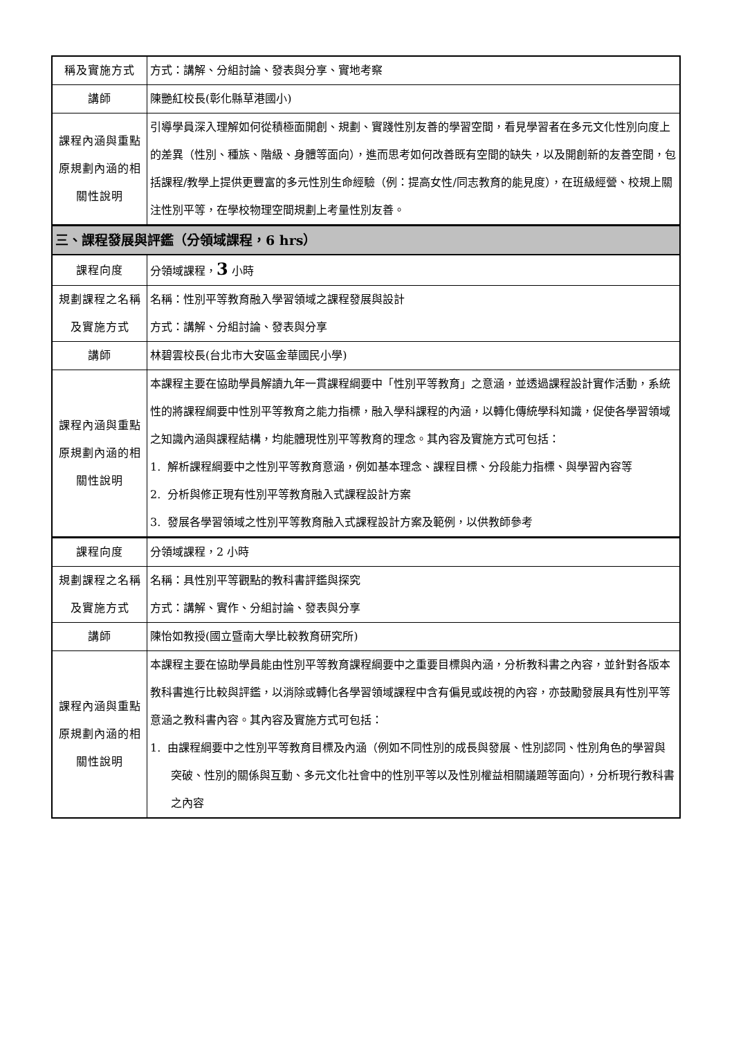| 稱及實施方式 | 方式：講解、分組討論、發表與分享、實地考察 |
| 講師 | 陳艷紅校長(彰化縣草港國小) |
| 課程內涵與重點原規劃內涵的相關性說明 | 引導學員深入理解如何從積極面開創、規劃、實踐性別友善的學習空間，看見學習者在多元文化性別向度上的差異（性別、種族、階級、身體等面向），進而思考如何改善既有空間的缺失，以及開創新的友善空間，包括課程/教學上提供更豐富的多元性別生命經驗（例：提高女性/同志教育的能見度），在班級經營、校規上關注性別平等，在學校物理空間規劃上考量性別友善。 |
| 三、課程發展與評鑑（分領域課程，6 hrs） | |
| 課程向度 | 分領域課程， 3 小時 |
| 規劃課程之名稱及實施方式 | 名稱：性別平等教育融入學習領域之課程發展與設計 方式：講解、分組討論、發表與分享 |
| 講師 | 林碧雲校長(台北市大安區金華國民小學) |
| 課程內涵與重點原規劃內涵的相關性說明 | 本課程主要在協助學員解讀九年一貫課程綱要中「性別平等教育」之意涵，並透過課程設計實作活動，系統性的將課程綱要中性別平等教育之能力指標，融入學科課程的內涵，以轉化傳統學科知識，促使各學習領域之知識內涵與課程結構，均能體現性別平等教育的理念。其內容及實施方式可包括： 1. 解析課程綱要中之性別平等教育意涵，例如基本理念、課程目標、分段能力指標、與學習內容等 2. 分析與修正現有性別平等教育融入式課程設計方案 3. 發展各學習領域之性別平等教育融入式課程設計方案及範例，以供教師參考 |
| 課程向度 | 分領域課程，2 小時 |
| 規劃課程之名稱及實施方式 | 名稱：具性別平等觀點的教科書評鑑與探究 方式：講解、實作、分組討論、發表與分享 |
| 講師 | 陳怡如教授(國立暨南大學比較教育研究所) |
| 課程內涵與重點原規劃內涵的相關性說明 | 本課程主要在協助學員能由性別平等教育課程綱要中之重要目標與內涵，分析教科書之內容，並針對各版本教科書進行比較與評鑑，以消除或轉化各學習領域課程中含有偏見或歧視的內容，亦鼓勵發展具有性別平等意涵之教科書內容。其內容及實施方式可包括： 1. 由課程綱要中之性別平等教育目標及內涵（例如不同性別的成長與發展、性別認同、性別角色的學習與突破、性別的關係與互動、多元文化社會中的性別平等以及性別權益相關議題等面向），分析現行教科書之內容 |